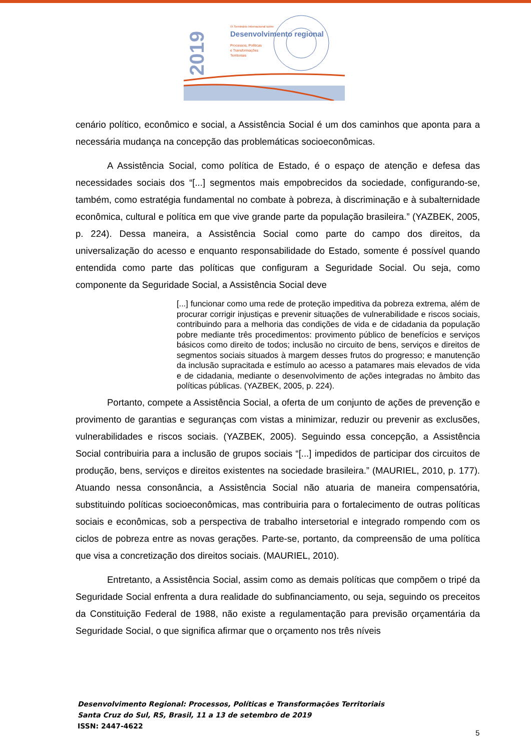2019
IX Seminário Internacional sobre
Desenvolvimento regional
Processos, Políticas
e Transformações
Territoriais
cenário político, econômico e social, a Assistência Social é um dos caminhos que aponta para a necessária mudança na concepção das problemáticas socioeconômicas.
A Assistência Social, como política de Estado, é o espaço de atenção e defesa das necessidades sociais dos “[...] segmentos mais empobrecidos da sociedade, configurando-se, também, como estratégia fundamental no combate à pobreza, à discriminação e à subalternidade econômica, cultural e política em que vive grande parte da população brasileira.” (YAZBEK, 2005, p. 224). Dessa maneira, a Assistência Social como parte do campo dos direitos, da universalização do acesso e enquanto responsabilidade do Estado, somente é possível quando entendida como parte das políticas que configuram a Seguridade Social. Ou seja, como componente da Seguridade Social, a Assistência Social deve
[...] funcionar como uma rede de proteção impeditiva da pobreza extrema, além de procurar corrigir injustiças e prevenir situações de vulnerabilidade e riscos sociais, contribuindo para a melhoria das condições de vida e de cidadania da população pobre mediante três procedimentos: provimento público de benefícios e serviços básicos como direito de todos; inclusão no circuito de bens, serviços e direitos de segmentos sociais situados à margem desses frutos do progresso; e manutenção da inclusão supracitada e estímulo ao acesso a patamares mais elevados de vida e de cidadania, mediante o desenvolvimento de ações integradas no âmbito das políticas públicas. (YAZBEK, 2005, p. 224).
Portanto, compete a Assistência Social, a oferta de um conjunto de ações de prevenção e provimento de garantias e seguranças com vistas a minimizar, reduzir ou prevenir as exclusões, vulnerabilidades e riscos sociais. (YAZBEK, 2005). Seguindo essa concepção, a Assistência Social contribuiria para a inclusão de grupos sociais “[...] impedidos de participar dos circuitos de produção, bens, serviços e direitos existentes na sociedade brasileira.” (MAURIEL, 2010, p. 177). Atuando nessa consonância, a Assistência Social não atuaria de maneira compensatória, substituindo políticas socioeconômicas, mas contribuiria para o fortalecimento de outras políticas sociais e econômicas, sob a perspectiva de trabalho intersetorial e integrado rompendo com os ciclos de pobreza entre as novas gerações. Parte-se, portanto, da compreensão de uma política que visa a concretização dos direitos sociais. (MAURIEL, 2010).
Entretanto, a Assistência Social, assim como as demais políticas que compõem o tripé da Seguridade Social enfrenta a dura realidade do subfinanciamento, ou seja, seguindo os preceitos da Constituição Federal de 1988, não existe a regulamentação para previsão orçamentária da Seguridade Social, o que significa afirmar que o orçamento nos três níveis
Desenvolvimento Regional: Processos, Políticas e Transformações Territoriais
Santa Cruz do Sul, RS, Brasil, 11 a 13 de setembro de 2019
ISSN: 2447-4622
5